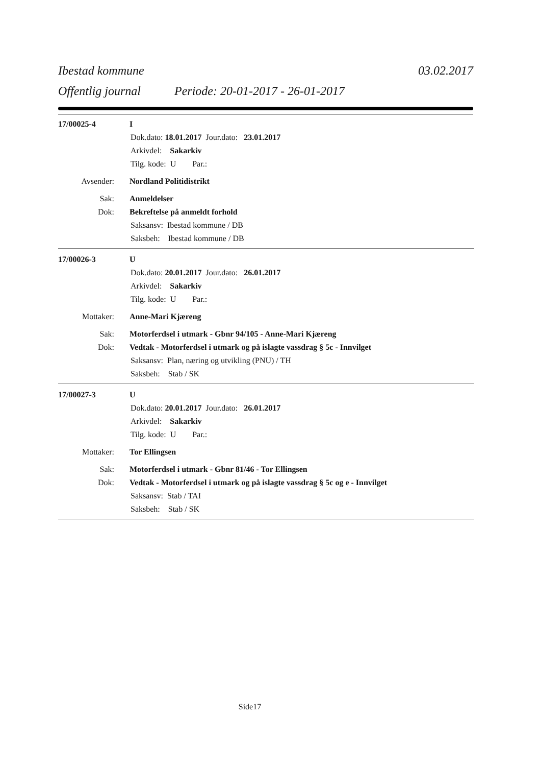Ibestad kommune 03.02.2017
Offentlig journal Periode: 20-01-2017 - 26-01-2017
17/00025-4 I
Dok.dato: 18.01.2017 Jour.dato: 23.01.2017
Arkivdel: Sakarkiv
Tilg. kode: U Par.:
Avsender: Nordland Politidistrikt
Sak: Anmeldelser
Dok: Bekreftelse på anmeldt forhold
Saksansv: Ibestad kommune / DB
Saksbeh: Ibestad kommune / DB
17/00026-3 U
Dok.dato: 20.01.2017 Jour.dato: 26.01.2017
Arkivdel: Sakarkiv
Tilg. kode: U Par.:
Mottaker: Anne-Mari Kjæreng
Sak: Motorferdsel i utmark - Gbnr 94/105 - Anne-Mari Kjæreng
Dok: Vedtak - Motorferdsel i utmark og på islagte vassdrag § 5c - Innvilget
Saksansv: Plan, næring og utvikling (PNU) / TH
Saksbeh: Stab / SK
17/00027-3 U
Dok.dato: 20.01.2017 Jour.dato: 26.01.2017
Arkivdel: Sakarkiv
Tilg. kode: U Par.:
Mottaker: Tor Ellingsen
Sak: Motorferdsel i utmark - Gbnr 81/46 - Tor Ellingsen
Dok: Vedtak - Motorferdsel i utmark og på islagte vassdrag § 5c og e - Innvilget
Saksansv: Stab / TAI
Saksbeh: Stab / SK
Side17